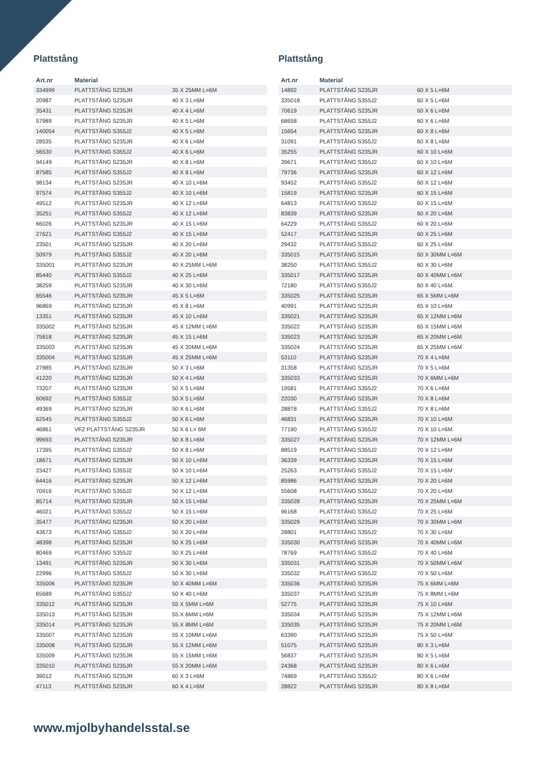Plattstång
| Art.nr | Material | |
| --- | --- | --- |
| 334999 | PLATTSTÅNG S235JR | 35 X 25MM L=6M |
| 20987 | PLATTSTÅNG S235JR | 40 X 3 L=6M |
| 35431 | PLATTSTÅNG S235JR | 40 X 4 L=6M |
| 57989 | PLATTSTÅNG S235JR | 40 X 5 L=6M |
| 140054 | PLATTSTÅNG S355J2 | 40 X 5 L=6M |
| 28535 | PLATTSTÅNG S235JR | 40 X 6 L=6M |
| 56530 | PLATTSTÅNG S355J2 | 40 X 6 L=6M |
| 94149 | PLATTSTÅNG S235JR | 40 X 8 L=6M |
| 87585 | PLATTSTÅNG S355J2 | 40 X 8 L=6M |
| 98134 | PLATTSTÅNG S235JR | 40 X 10 L=6M |
| 97574 | PLATTSTÅNG S355J2 | 40 X 10 L=6M |
| 49512 | PLATTSTÅNG S235JR | 40 X 12 L=6M |
| 35251 | PLATTSTÅNG S355J2 | 40 X 12 L=6M |
| 66026 | PLATTSTÅNG S235JR | 40 X 15 L=6M |
| 27621 | PLATTSTÅNG S355J2 | 40 X 15 L=6M |
| 23501 | PLATTSTÅNG S235JR | 40 X 20 L=6M |
| 50979 | PLATTSTÅNG S355J2 | 40 X 20 L=6M |
| 335001 | PLATTSTÅNG S235JR | 40 X 25MM L=6M |
| 85440 | PLATTSTÅNG S355J2 | 40 X 25 L=6M |
| 38259 | PLATTSTÅNG S235JR | 40 X 30 L=6M |
| 65546 | PLATTSTÅNG S235JR | 45 X 5 L=6M |
| 96869 | PLATTSTÅNG S235JR | 45 X 8 L=6M |
| 13351 | PLATTSTÅNG S235JR | 45 X 10 L=6M |
| 335002 | PLATTSTÅNG S235JR | 45 X 12MM L=6M |
| 75818 | PLATTSTÅNG S235JR | 45 X 15 L=6M |
| 335003 | PLATTSTÅNG S235JR | 45 X 20MM L=6M |
| 335004 | PLATTSTÅNG S235JR | 45 X 25MM L=6M |
| 27885 | PLATTSTÅNG S235JR | 50 X 3 L=6M |
| 41220 | PLATTSTÅNG S235JR | 50 X 4 L=6M |
| 73207 | PLATTSTÅNG S235JR | 50 X 5 L=6M |
| 60692 | PLATTSTÅNG S355J2 | 50 X 5 L=6M |
| 49369 | PLATTSTÅNG S235JR | 50 X 6 L=6M |
| 62545 | PLATTSTÅNG S355J2 | 50 X 6 L=6M |
| 46861 | VFZ PLATTSTÅNG S235JR | 50 X 6 L= 6M |
| 99693 | PLATTSTÅNG S235JR | 50 X 8 L=6M |
| 17395 | PLATTSTÅNG S355J2 | 50 X 8 L=6M |
| 18671 | PLATTSTÅNG S235JR | 50 X 10 L=6M |
| 23427 | PLATTSTÅNG S355J2 | 50 X 10 L=6M |
| 64416 | PLATTSTÅNG S235JR | 50 X 12 L=6M |
| 70916 | PLATTSTÅNG S355J2 | 50 X 12 L=6M |
| 85714 | PLATTSTÅNG S235JR | 50 X 15 L=6M |
| 46021 | PLATTSTÅNG S355J2 | 50 X 15 L=6M |
| 35477 | PLATTSTÅNG S235JR | 50 X 20 L=6M |
| 43673 | PLATTSTÅNG S355J2 | 50 X 20 L=6M |
| 48398 | PLATTSTÅNG S235JR | 50 X 25 L=6M |
| 80469 | PLATTSTÅNG S355J2 | 50 X 25 L=6M |
| 13491 | PLATTSTÅNG S235JR | 50 X 30 L=6M |
| 22996 | PLATTSTÅNG S355J2 | 50 X 30 L=6M |
| 335006 | PLATTSTÅNG S235JR | 50 X 40MM L=6M |
| 65689 | PLATTSTÅNG S355J2 | 50 X 40 L=6M |
| 335012 | PLATTSTÅNG S235JR | 55 X 5MM L=6M |
| 335013 | PLATTSTÅNG S235JR | 55 X 6MM L=6M |
| 335014 | PLATTSTÅNG S235JR | 55 X 8MM L=6M |
| 335007 | PLATTSTÅNG S235JR | 55 X 10MM L=6M |
| 335008 | PLATTSTÅNG S235JR | 55 X 12MM L=6M |
| 335009 | PLATTSTÅNG S235JR | 55 X 15MM L=6M |
| 335010 | PLATTSTÅNG S235JR | 55 X 20MM L=6M |
| 39012 | PLATTSTÅNG S235JR | 60 X 3 L=6M |
| 47113 | PLATTSTÅNG S235JR | 60 X 4 L=6M |
Plattstång
| Art.nr | Material | |
| --- | --- | --- |
| 14892 | PLATTSTÅNG S235JR | 60 X 5 L=6M |
| 335018 | PLATTSTÅNG S355J2 | 60 X 5 L=6M |
| 70619 | PLATTSTÅNG S235JR | 60 X 6 L=6M |
| 68658 | PLATTSTÅNG S355J2 | 60 X 6 L=6M |
| 15654 | PLATTSTÅNG S235JR | 60 X 8 L=6M |
| 31091 | PLATTSTÅNG S355J2 | 60 X 8 L=6M |
| 35255 | PLATTSTÅNG S235JR | 60 X 10 L=6M |
| 39671 | PLATTSTÅNG S355J2 | 60 X 10 L=6M |
| 79736 | PLATTSTÅNG S235JR | 60 X 12 L=6M |
| 93452 | PLATTSTÅNG S355J2 | 60 X 12 L=6M |
| 15819 | PLATTSTÅNG S235JR | 60 X 15 L=6M |
| 64813 | PLATTSTÅNG S355J2 | 60 X 15 L=6M |
| 83839 | PLATTSTÅNG S235JR | 60 X 20 L=6M |
| 64229 | PLATTSTÅNG S355J2 | 60 X 20 L=6M |
| 52417 | PLATTSTÅNG S235JR | 60 X 25 L=6M |
| 29432 | PLATTSTÅNG S355J2 | 60 X 25 L=6M |
| 335015 | PLATTSTÅNG S235JR | 60 X 30MM L=6M |
| 38250 | PLATTSTÅNG S355J2 | 60 X 30 L=6M |
| 335017 | PLATTSTÅNG S235JR | 60 X 40MM L=6M |
| 72180 | PLATTSTÅNG S355J2 | 60 X 40 L=6M |
| 335025 | PLATTSTÅNG S235JR | 65 X 5MM L=6M |
| 40991 | PLATTSTÅNG S235JR | 65 X 10 L=6M |
| 335021 | PLATTSTÅNG S235JR | 65 X 12MM L=6M |
| 335022 | PLATTSTÅNG S235JR | 65 X 15MM L=6M |
| 335023 | PLATTSTÅNG S235JR | 65 X 20MM L=6M |
| 335024 | PLATTSTÅNG S235JR | 65 X 25MM L=6M |
| 53110 | PLATTSTÅNG S235JR | 70 X 4 L=6M |
| 31358 | PLATTSTÅNG S235JR | 70 X 5 L=6M |
| 335033 | PLATTSTÅNG S235JR | 70 X 6MM L=6M |
| 19581 | PLATTSTÅNG S355J2 | 70 X 6 L=6M |
| 22030 | PLATTSTÅNG S235JR | 70 X 8 L=6M |
| 28878 | PLATTSTÅNG S355J2 | 70 X 8 L=6M |
| 46831 | PLATTSTÅNG S235JR | 70 X 10 L=6M |
| 77190 | PLATTSTÅNG S355J2 | 70 X 10 L=6M |
| 335027 | PLATTSTÅNG S235JR | 70 X 12MM L=6M |
| 88519 | PLATTSTÅNG S355J2 | 70 X 12 L=6M |
| 36339 | PLATTSTÅNG S235JR | 70 X 15 L=6M |
| 25263 | PLATTSTÅNG S355J2 | 70 X 15 L=6M |
| 85986 | PLATTSTÅNG S235JR | 70 X 20 L=6M |
| 55608 | PLATTSTÅNG S355J2 | 70 X 20 L=6M |
| 335028 | PLATTSTÅNG S235JR | 70 X 25MM L=6M |
| 96168 | PLATTSTÅNG S355J2 | 70 X 25 L=6M |
| 335029 | PLATTSTÅNG S235JR | 70 X 30MM L=6M |
| 28801 | PLATTSTÅNG S355J2 | 70 X 30 L=6M |
| 335030 | PLATTSTÅNG S235JR | 70 X 40MM L=6M |
| 78769 | PLATTSTÅNG S355J2 | 70 X 40 L=6M |
| 335031 | PLATTSTÅNG S235JR | 70 X 50MM L=6M |
| 335032 | PLATTSTÅNG S355J2 | 70 X 50 L=6M |
| 335036 | PLATTSTÅNG S235JR | 75 X 6MM L=6M |
| 335037 | PLATTSTÅNG S235JR | 75 X 8MM L=6M |
| 52775 | PLATTSTÅNG S235JR | 75 X 10 L=6M |
| 335034 | PLATTSTÅNG S235JR | 75 X 12MM L=6M |
| 335035 | PLATTSTÅNG S235JR | 75 X 20MM L=6M |
| 63390 | PLATTSTÅNG S235JR | 75 X 50 L=6M |
| 51075 | PLATTSTÅNG S235JR | 80 X 3 L=6M |
| 56837 | PLATTSTÅNG S235JR | 80 X 5 L=6M |
| 24368 | PLATTSTÅNG S235JR | 80 X 6 L=6M |
| 74869 | PLATTSTÅNG S355J2 | 80 X 6 L=6M |
| 28822 | PLATTSTÅNG S235JR | 80 X 8 L=6M |
www.mjolbyhandelsstal.se